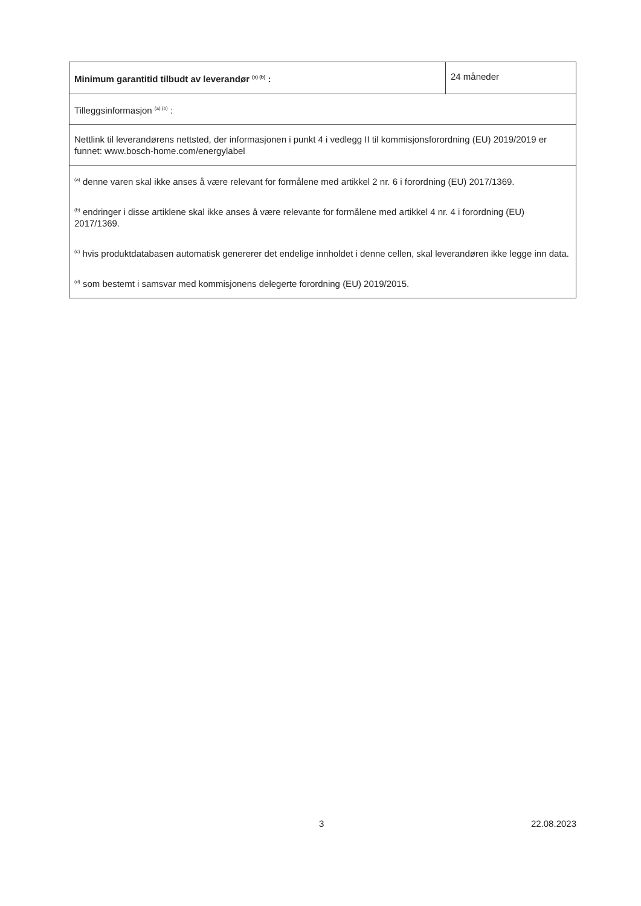| Minimum garantitid tilbudt av leverandør <sup>(a) (b)</sup> : | 24 måneder |
| Tilleggsinformasjon <sup>(a) (b)</sup> : | |
| Nettlink til leverandørens nettsted, der informasjonen i punkt 4 i vedlegg II til kommisjonsforordning (EU) 2019/2019 er funnet: www.bosch-home.com/energylabel | |
| <sup>(a)</sup> denne varen skal ikke anses å være relevant for formålene med artikkel 2 nr. 6 i forordning (EU) 2017/1369. <sup>(b)</sup> endringer i disse artiklene skal ikke anses å være relevante for formålene med artikkel 4 nr. 4 i forordning (EU) 2017/1369. <sup>(c)</sup> hvis produktdatabasen automatisk genererer det endelige innholdet i denne cellen, skal leverandøren ikke legge inn data. <sup>(d)</sup> som bestemt i samsvar med kommisjonens delegerte forordning (EU) 2019/2015. | |
3 22.08.2023